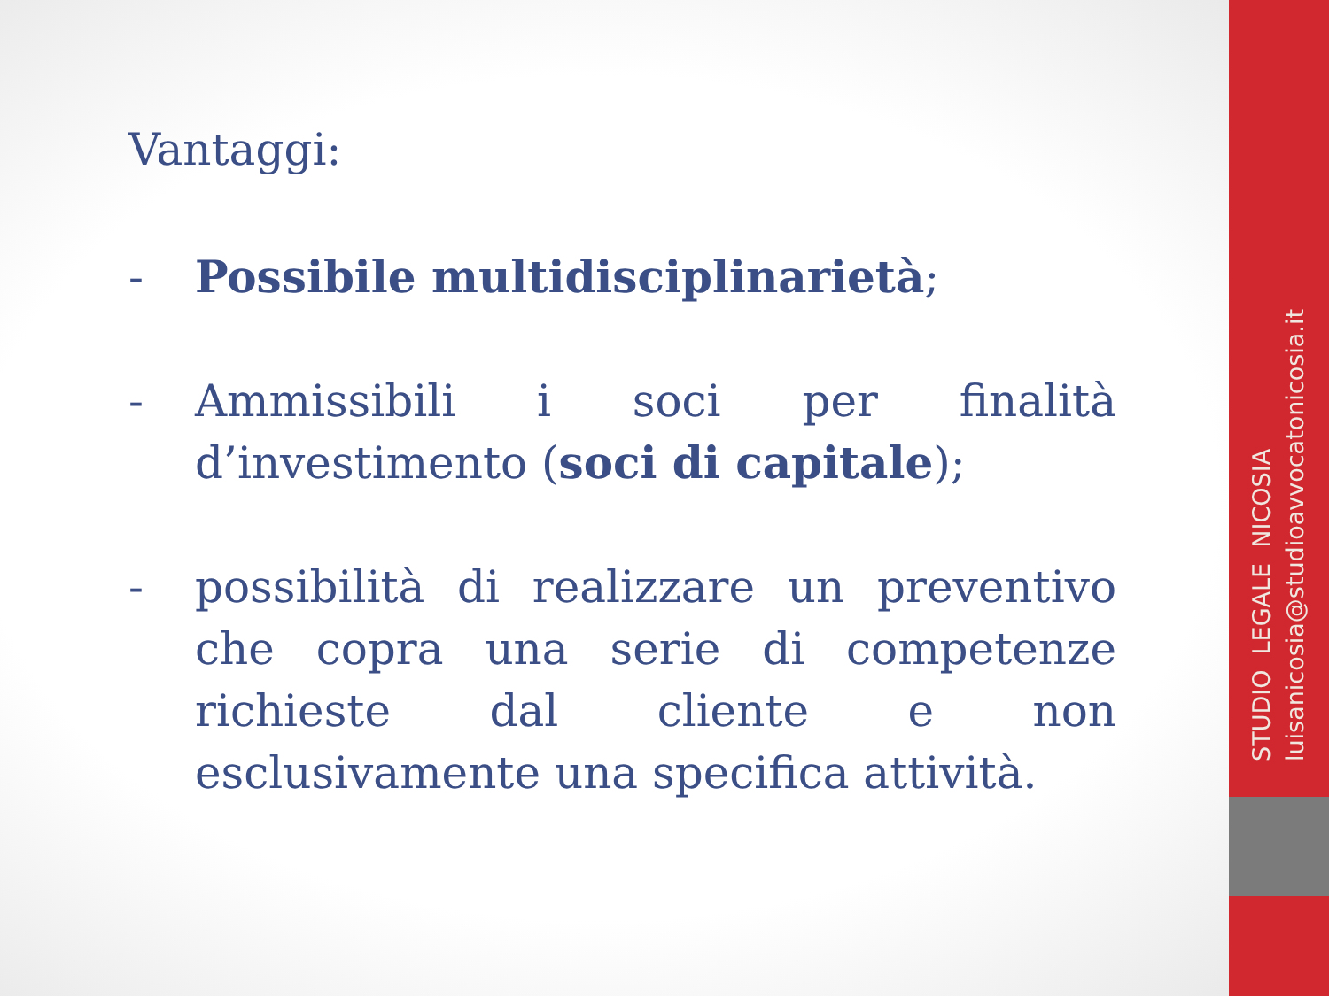Vantaggi:
- Possibile multidisciplinarietà;
- Ammissibili i soci per finalità d’investimento (soci di capitale);
- possibilità di realizzare un preventivo che copra una serie di competenze richieste dal cliente e non esclusivamente una specifica attività.
STUDIO LEGALE NICOSIA
luisanicosia@studioavvocatonicosia.it